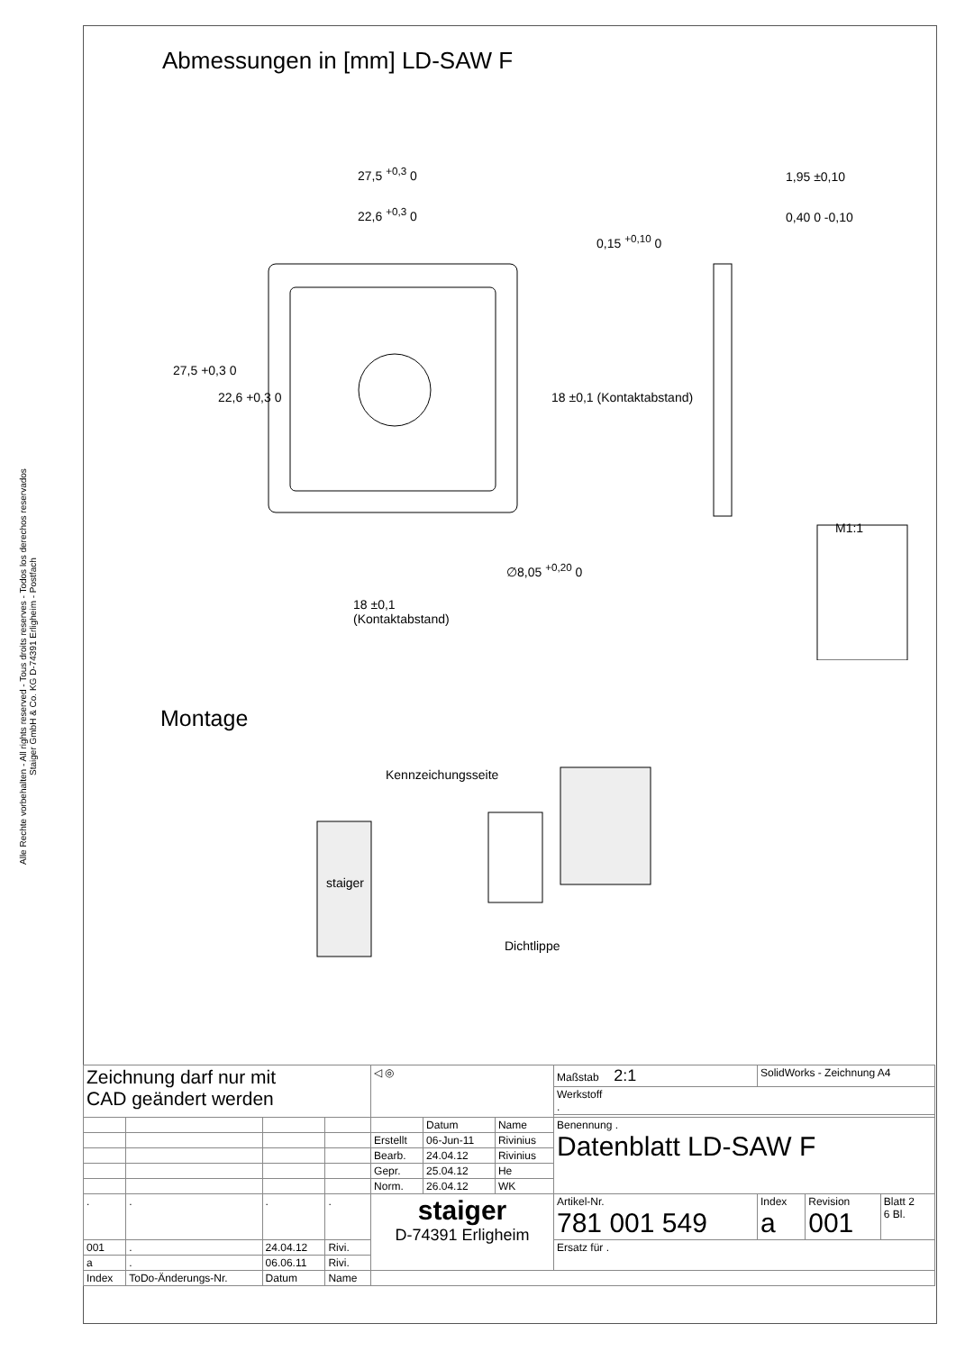Alle Rechte vorbehalten - All rights reserved - Tous droits reserves - Todos los derechos reservados
Staiger GmbH & Co. KG D-74391 Erligheim - Postfach
Abmessungen in [mm] LD-SAW F
27,5 <sup>+0,3</sup> 0
22,6 <sup>+0,3</sup> 0
1,95 ±0,10
0,40 0 -0,10
0,15 <sup>+0,10</sup> 0
27,5 +0,3 0
22,6 +0,3 0 18 ±0,1 (Kontaktabstand)
M1:1
∅8,05 <sup>+0,20</sup> 0
18 ±0,1
(Kontaktabstand)
Montage
Kennzeichungsseite
staiger
Dichtlippe
| Zeichnung darf nur mit CAD geändert werden | | | | ◁ ◎ | | | Maßstab 2:1 | SolidWorks - Zeichnung A4 | | |
| | | | | | | | Werkstoff . | | | |
| | | | | | Datum | Name | Benennung . Datenblatt LD-SAW F | | | |
| | | | | Erstellt | 06-Jun-11 | Rivinius | | | | |
| | | | | Bearb. | 24.04.12 | Rivinius | | | | |
| | | | | Gepr. | 25.04.12 | He | | | | |
| | | | | Norm. | 26.04.12 | WK | | | | |
| . | . | . | . | staiger D-74391 Erligheim | | | Artikel-Nr. 781 001 549 | Index a | Revision 001 | Blatt 2 6 Bl. |
| 001 | . | 24.04.12 | Rivi. | | | | Ersatz für . | | | |
| a | . | 06.06.11 | Rivi. | | | | | | | |
| Index | ToDo-Änderungs-Nr. | Datum | Name | | | | | | | |